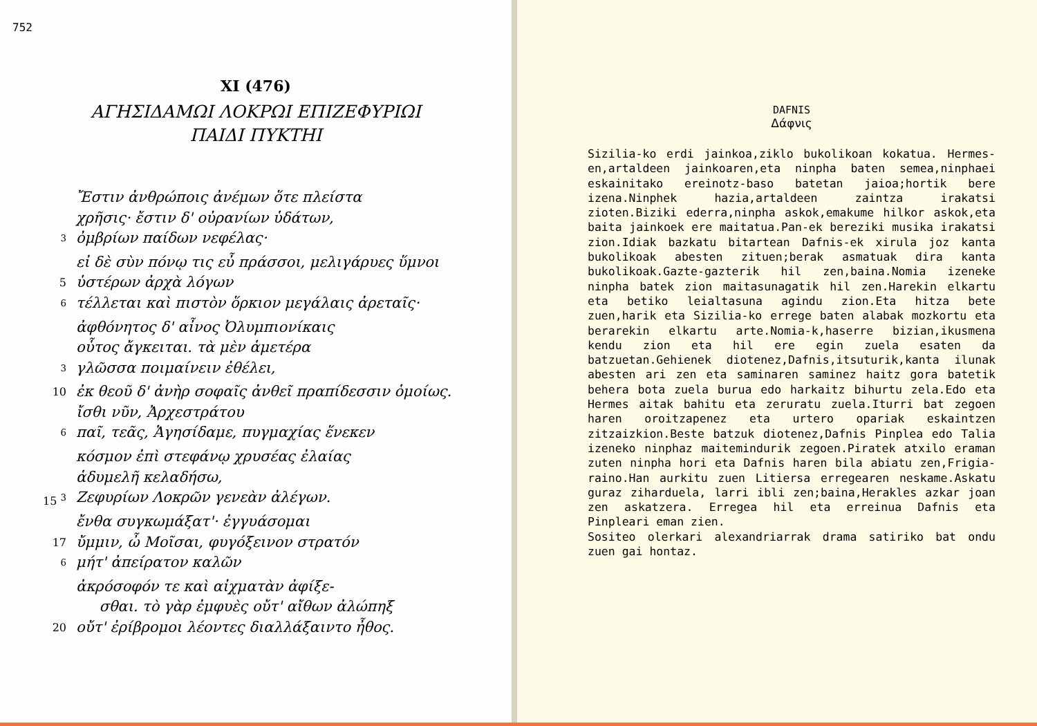752
XI (476)
ΑΓΗΣΙΔΑΜΩΙ ΛΟΚΡΩΙ ΕΠΙΖΕΦΥΡΙΩΙ
ΠΑΙΔΙ ΠΥΚΤΗΙ
Ἔστιν ἀνθρώποις ἀνέμων ὅτε πλείστα
χρῆσις· ἔστιν δ' οὐρανίων ὑδάτων,
<sup>3</sup> ὀμβρίων παίδων νεφέλας·
εἰ δὲ σὺν πόνῳ τις εὖ πράσσοι, μελιγάρυες ὕμνοι
5 ὑστέρων ἀρχὰ λόγων
<sup>6</sup> τέλλεται καὶ πιστὸν ὅρκιον μεγάλαις ἀρεταῖς·
ἀφθόνητος δ' αἶνος Ὀλυμπιονίκαις
οὗτος ἄγκειται. τὰ μὲν ἁμετέρα
<sup>3</sup> γλῶσσα ποιμαίνειν ἐθέλει,
10 ἐκ θεοῦ δ' ἀνὴρ σοφαῖς ἀνθεῖ πραπίδεσσιν ὁμοίως.
ἴσθι νῦν, Ἀρχεστράτου
<sup>6</sup> παῖ, τεᾶς, Ἁγησίδαμε, πυγμαχίας ἕνεκεν
κόσμον ἐπὶ στεφάνῳ χρυσέας ἐλαίας
ἁδυμελῆ κελαδήσω,
15 <sup>3</sup> Ζεφυρίων Λοκρῶν γενεὰν ἀλέγων.
ἔνθα συγκωμάξατ'· ἐγγυάσομαι
17 ὔμμιν, ὦ Μοῖσαι, φυγόξεινον στρατόν
<sup>6</sup> μήτ' ἀπείρατον καλῶν
ἀκρόσοφόν τε καὶ αἰχματὰν ἀφίξε-
σθαι. τὸ γὰρ ἐμφυὲς οὔτ' αἴθων ἀλώπηξ
20 οὔτ' ἐρίβρομοι λέοντες διαλλάξαιντο ἦθος.
DAFNIS
Δάφνις
Sizilia-ko erdi jainkoa,ziklo bukolikoan kokatua. Hermes-en,artaldeen jainkoaren,eta ninpha baten semea,ninphaei eskainitako ereinotz-baso batetan jaioa;hortik bere izena.Ninphek hazia,artaldeen zaintza irakatsi zioten.Biziki ederra,ninpha askok,emakume hilkor askok,eta baita jainkoek ere maitatua.Pan-ek bereziki musika irakatsi zion.Idiak bazkatu bitartean Dafnis-ek xirula joz kanta bukolikoak abesten zituen;berak asmatuak dira kanta bukolikoak.Gazte-gazterik hil zen,baina.Nomia izeneke ninpha batek zion maitasunagatik hil zen.Harekin elkartu eta betiko leialtasuna agindu zion.Eta hitza bete zuen,harik eta Sizilia-ko errege baten alabak mozkortu eta berarekin elkartu arte.Nomia-k,haserre bizian,ikusmena kendu zion eta hil ere egin zuela esaten da batzuetan.Gehienek diotenez,Dafnis,itsuturik,kanta ilunak abesten ari zen eta saminaren saminez haitz gora batetik behera bota zuela burua edo harkaitz bihurtu zela.Edo eta Hermes aitak bahitu eta zeruratu zuela.Iturri bat zegoen haren oroitzapenez eta urtero opariak eskaintzen zitzaizkion.Beste batzuk diotenez,Dafnis Pinplea edo Talia izeneko ninphaz maitemindurik zegoen.Piratek atxilo eraman zuten ninpha hori eta Dafnis haren bila abiatu zen,Frigia-raino.Han aurkitu zuen Litiersa erregearen neskame.Askatu guraz ziharduela, larri ibli zen;baina,Herakles azkar joan zen askatzera. Erregea hil eta erreinua Dafnis eta Pinpleari eman zien.
Sositeo olerkari alexandriarrak drama satiriko bat ondu zuen gai hontaz.